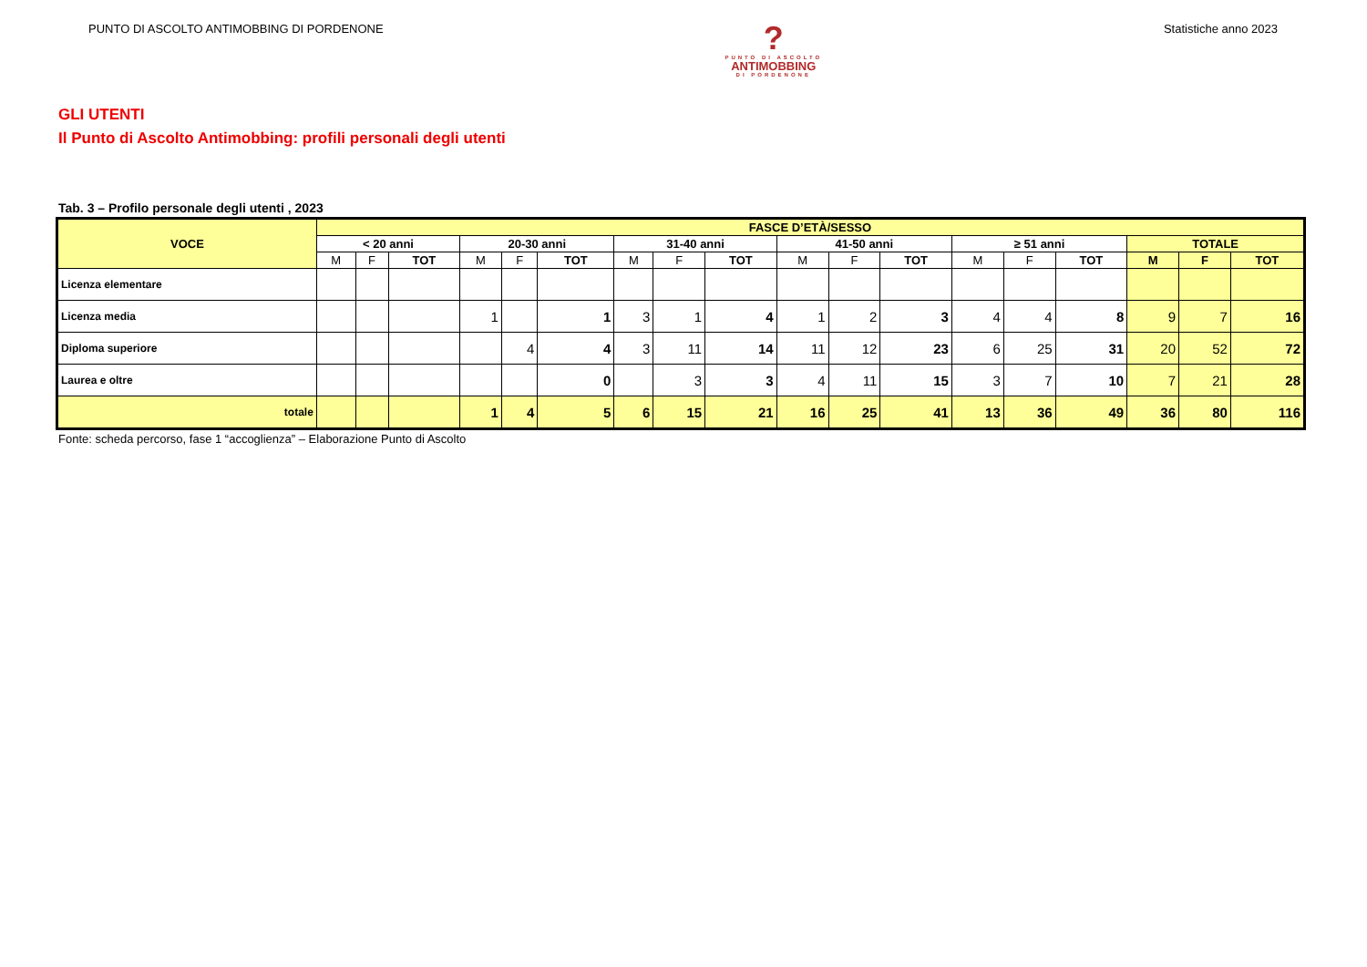PUNTO DI ASCOLTO ANTIMOBBING DI PORDENONE
?
PUNTO DI ASCOLTO
ANTIMOBBING
DI PORDENONE
Statistiche anno 2023
GLI UTENTI
Il Punto di Ascolto Antimobbing: profili personali degli utenti
Tab. 3 – Profilo personale degli utenti , 2023
| VOCE | FASCE D’ETÀ/SESSO | | | | | | | | | | | | | | | | | |
| --- | --- | --- | --- | --- | --- | --- | --- | --- | --- | --- | --- | --- | --- | --- | --- | --- | --- | --- |
| | < 20 anni | | | 20-30 anni | | | 31-40 anni | | | 41-50 anni | | | ≥ 51 anni | | | TOTALE | | |
| | M | F | TOT | M | F | TOT | M | F | TOT | M | F | TOT | M | F | TOT | M | F | TOT |
| Licenza elementare | | | | | | | | | | | | | | | | | | |
| Licenza media | | | | 1 | | 1 | 3 | 1 | 4 | 1 | 2 | 3 | 4 | 4 | 8 | 9 | 7 | 16 |
| Diploma superiore | | | | | 4 | 4 | 3 | 11 | 14 | 11 | 12 | 23 | 6 | 25 | 31 | 20 | 52 | 72 |
| Laurea e oltre | | | | | | 0 | | 3 | 3 | 4 | 11 | 15 | 3 | 7 | 10 | 7 | 21 | 28 |
| totale | | | | 1 | 4 | 5 | 6 | 15 | 21 | 16 | 25 | 41 | 13 | 36 | 49 | 36 | 80 | 116 |
Fonte: scheda percorso, fase 1 “accoglienza” – Elaborazione Punto di Ascolto